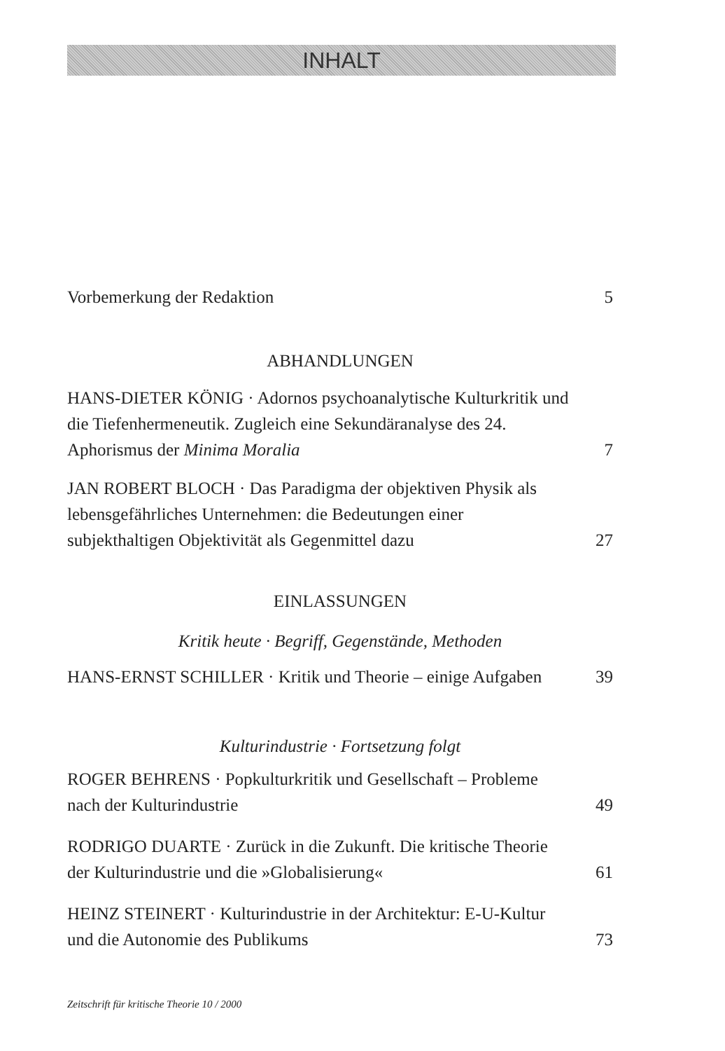INHALT
Vorbemerkung der Redaktion
5
ABHANDLUNGEN
HANS-DIETER KÖNIG · Adornos psychoanalytische Kulturkritik und die Tiefenhermeneutik. Zugleich eine Sekundäranalyse des 24. Aphorismus der Minima Moralia
7
JAN ROBERT BLOCH · Das Paradigma der objektiven Physik als lebensgefährliches Unternehmen: die Bedeutungen einer subjekthaltigen Objektivität als Gegenmittel dazu
27
EINLASSUNGEN
Kritik heute · Begriff, Gegenstände, Methoden
HANS-ERNST SCHILLER · Kritik und Theorie – einige Aufgaben
39
Kulturindustrie · Fortsetzung folgt
ROGER BEHRENS · Popkulturkritik und Gesellschaft – Probleme nach der Kulturindustrie
49
RODRIGO DUARTE · Zurück in die Zukunft. Die kritische Theorie der Kulturindustrie und die »Globalisierung«
61
HEINZ STEINERT · Kulturindustrie in der Architektur: E-U-Kultur und die Autonomie des Publikums
73
Zeitschrift für kritische Theorie 10 / 2000